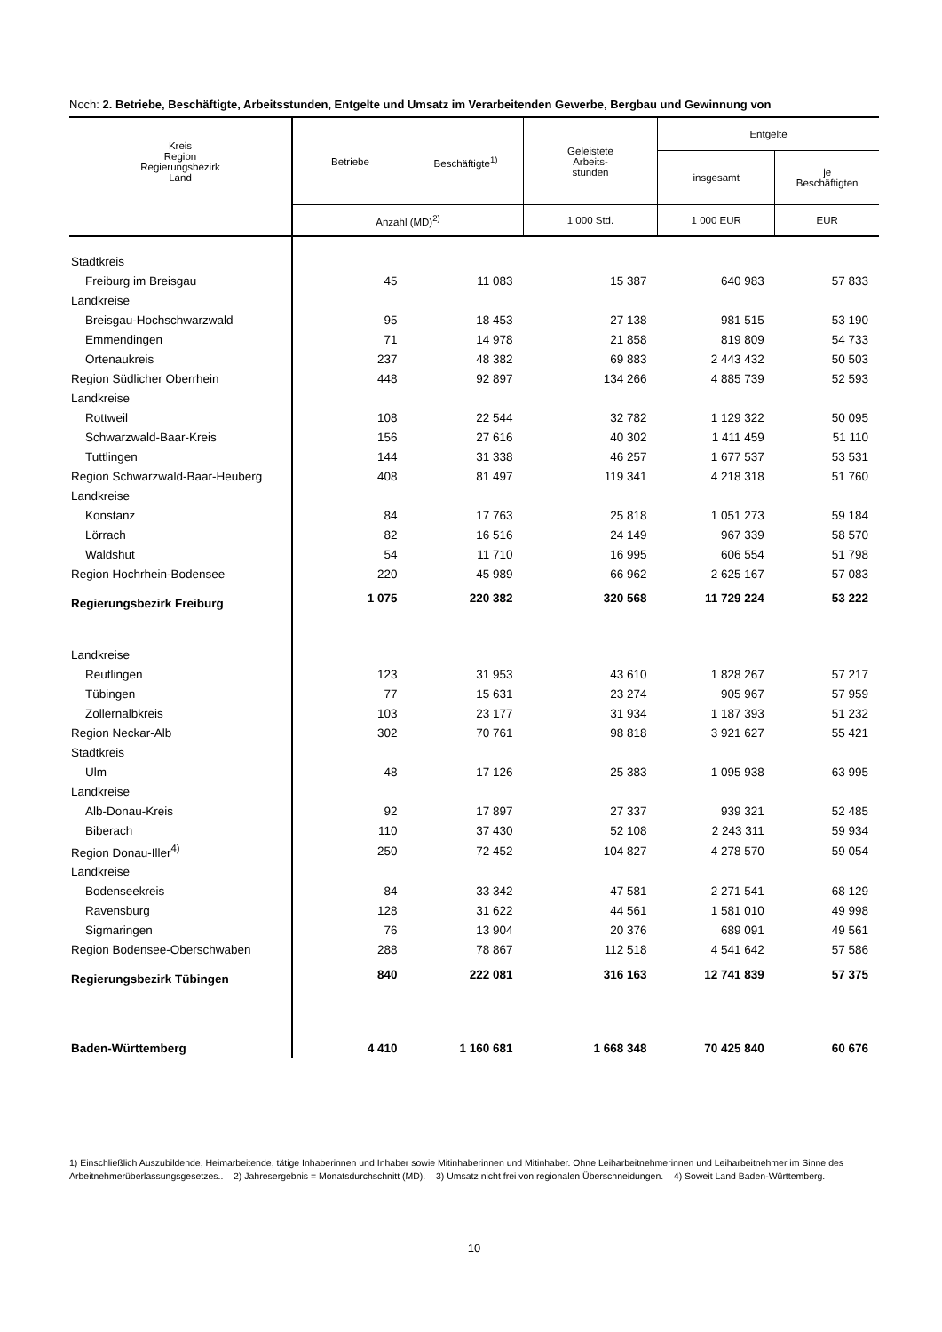Noch: 2. Betriebe, Beschäftigte, Arbeitsstunden, Entgelte und Umsatz im Verarbeitenden Gewerbe, Bergbau und Gewinnung von
| Kreis Region Regierungsbezirk Land | Betriebe | Beschäftigte<sup>1)</sup> | Geleistete Arbeits- stunden | Entgelte | |
| --- | --- | --- | --- | --- | --- |
| | | | | insgesamt | je Beschäftigten |
| | Anzahl (MD)<sup>2)</sup> | | 1 000 Std. | 1 000 EUR | EUR |
| Stadtkreis | | | | | |
| Freiburg im Breisgau | 45 | 11 083 | 15 387 | 640 983 | 57 833 |
| Landkreise | | | | | |
| Breisgau-Hochschwarzwald | 95 | 18 453 | 27 138 | 981 515 | 53 190 |
| Emmendingen | 71 | 14 978 | 21 858 | 819 809 | 54 733 |
| Ortenaukreis | 237 | 48 382 | 69 883 | 2 443 432 | 50 503 |
| Region Südlicher Oberrhein | 448 | 92 897 | 134 266 | 4 885 739 | 52 593 |
| Landkreise | | | | | |
| Rottweil | 108 | 22 544 | 32 782 | 1 129 322 | 50 095 |
| Schwarzwald-Baar-Kreis | 156 | 27 616 | 40 302 | 1 411 459 | 51 110 |
| Tuttlingen | 144 | 31 338 | 46 257 | 1 677 537 | 53 531 |
| Region Schwarzwald-Baar-Heuberg | 408 | 81 497 | 119 341 | 4 218 318 | 51 760 |
| Landkreise | | | | | |
| Konstanz | 84 | 17 763 | 25 818 | 1 051 273 | 59 184 |
| Lörrach | 82 | 16 516 | 24 149 | 967 339 | 58 570 |
| Waldshut | 54 | 11 710 | 16 995 | 606 554 | 51 798 |
| Region Hochrhein-Bodensee | 220 | 45 989 | 66 962 | 2 625 167 | 57 083 |
| Regierungsbezirk Freiburg | 1 075 | 220 382 | 320 568 | 11 729 224 | 53 222 |
| Landkreise | | | | | |
| Reutlingen | 123 | 31 953 | 43 610 | 1 828 267 | 57 217 |
| Tübingen | 77 | 15 631 | 23 274 | 905 967 | 57 959 |
| Zollernalbkreis | 103 | 23 177 | 31 934 | 1 187 393 | 51 232 |
| Region Neckar-Alb | 302 | 70 761 | 98 818 | 3 921 627 | 55 421 |
| Stadtkreis | | | | | |
| Ulm | 48 | 17 126 | 25 383 | 1 095 938 | 63 995 |
| Landkreise | | | | | |
| Alb-Donau-Kreis | 92 | 17 897 | 27 337 | 939 321 | 52 485 |
| Biberach | 110 | 37 430 | 52 108 | 2 243 311 | 59 934 |
| Region Donau-Iller<sup>4)</sup> | 250 | 72 452 | 104 827 | 4 278 570 | 59 054 |
| Landkreise | | | | | |
| Bodenseekreis | 84 | 33 342 | 47 581 | 2 271 541 | 68 129 |
| Ravensburg | 128 | 31 622 | 44 561 | 1 581 010 | 49 998 |
| Sigmaringen | 76 | 13 904 | 20 376 | 689 091 | 49 561 |
| Region Bodensee-Oberschwaben | 288 | 78 867 | 112 518 | 4 541 642 | 57 586 |
| Regierungsbezirk Tübingen | 840 | 222 081 | 316 163 | 12 741 839 | 57 375 |
| Baden-Württemberg | 4 410 | 1 160 681 | 1 668 348 | 70 425 840 | 60 676 |
1) Einschließlich Auszubildende, Heimarbeitende, tätige Inhaberinnen und Inhaber sowie Mitinhaberinnen und Mitinhaber. Ohne Leiharbeitnehmerinnen und Leiharbeitnehmer im Sinne des Arbeitnehmerüberlassungsgesetzes.. – 2) Jahresergebnis = Monatsdurchschnitt (MD). – 3) Umsatz nicht frei von regionalen Überschneidungen. – 4) Soweit Land Baden-Württemberg.
10